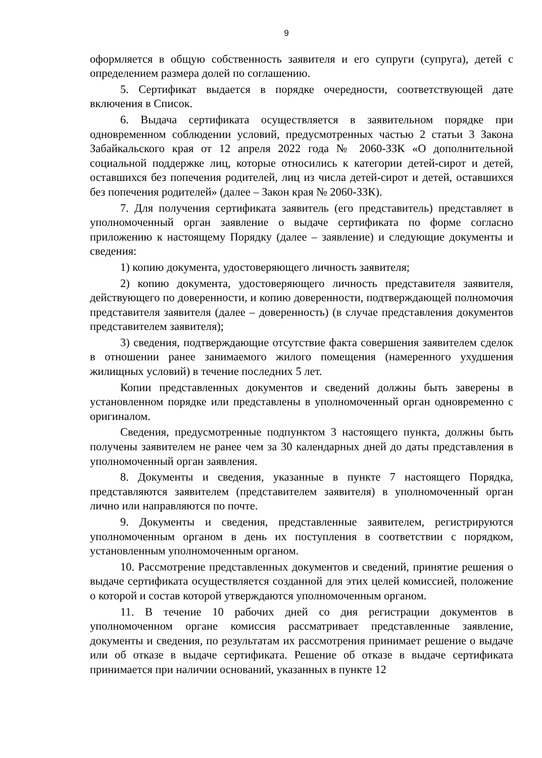9
оформляется в общую собственность заявителя и его супруги (супруга), детей с определением размера долей по соглашению.
5. Сертификат выдается в порядке очередности, соответствующей дате включения в Список.
6. Выдача сертификата осуществляется в заявительном порядке при одновременном соблюдении условий, предусмотренных частью 2 статьи 3 Закона Забайкальского края от 12 апреля 2022 года № 2060-ЗЗК «О дополнительной социальной поддержке лиц, которые относились к категории детей-сирот и детей, оставшихся без попечения родителей, лиц из числа детей-сирот и детей, оставшихся без попечения родителей» (далее – Закон края № 2060-ЗЗК).
7. Для получения сертификата заявитель (его представитель) представляет в уполномоченный орган заявление о выдаче сертификата по форме согласно приложению к настоящему Порядку (далее – заявление) и следующие документы и сведения:
1) копию документа, удостоверяющего личность заявителя;
2) копию документа, удостоверяющего личность представителя заявителя, действующего по доверенности, и копию доверенности, подтверждающей полномочия представителя заявителя (далее – доверенность) (в случае представления документов представителем заявителя);
3) сведения, подтверждающие отсутствие факта совершения заявителем сделок в отношении ранее занимаемого жилого помещения (намеренного ухудшения жилищных условий) в течение последних 5 лет.
Копии представленных документов и сведений должны быть заверены в установленном порядке или представлены в уполномоченный орган одновременно с оригиналом.
Сведения, предусмотренные подпунктом 3 настоящего пункта, должны быть получены заявителем не ранее чем за 30 календарных дней до даты представления в уполномоченный орган заявления.
8. Документы и сведения, указанные в пункте 7 настоящего Порядка, представляются заявителем (представителем заявителя) в уполномоченный орган лично или направляются по почте.
9. Документы и сведения, представленные заявителем, регистрируются уполномоченным органом в день их поступления в соответствии с порядком, установленным уполномоченным органом.
10. Рассмотрение представленных документов и сведений, принятие решения о выдаче сертификата осуществляется созданной для этих целей комиссией, положение о которой и состав которой утверждаются уполномоченным органом.
11. В течение 10 рабочих дней со дня регистрации документов в уполномоченном органе комиссия рассматривает представленные заявление, документы и сведения, по результатам их рассмотрения принимает решение о выдаче или об отказе в выдаче сертификата. Решение об отказе в выдаче сертификата принимается при наличии оснований, указанных в пункте 12